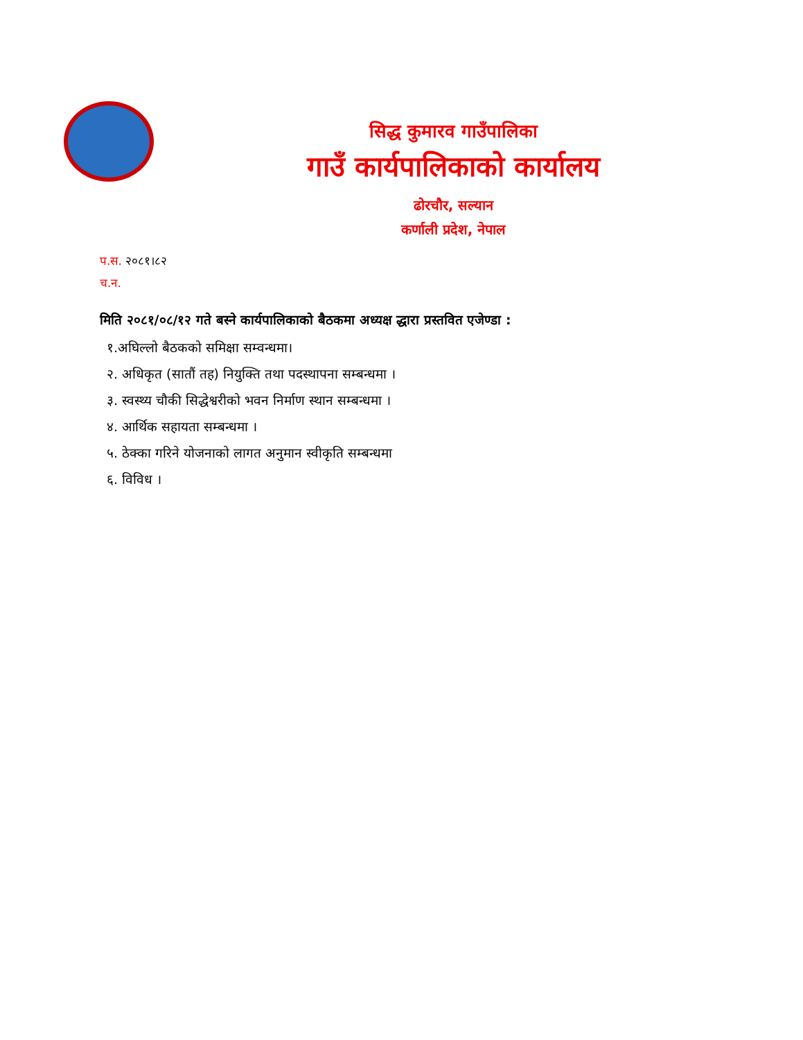सिद्ध कुमारव गाउँपालिका
गाउँ कार्यपालिकाको कार्यालय
ढोरचौर, सल्यान
कर्णाली प्रदेश, नेपाल
प.स. २०८१।८२
च.न.
मिति २०८१/०८/१२ गते बस्ने कार्यपालिकाको बैठकमा अध्यक्ष द्धारा प्रस्तवित एजेण्डा :
१.अघिल्लो बैठकको समिक्षा सम्वन्धमा।
२. अधिकृत (सातौं तह) नियुक्ति तथा पदस्थापना सम्बन्धमा ।
३. स्वस्थ्य चौकी सिद्धेश्वरीको भवन निर्माण स्थान सम्बन्धमा ।
४. आर्थिक सहायता सम्बन्धमा ।
५. ठेक्का गरिने योजनाको लागत अनुमान स्वीकृति सम्बन्धमा
६. विविध ।